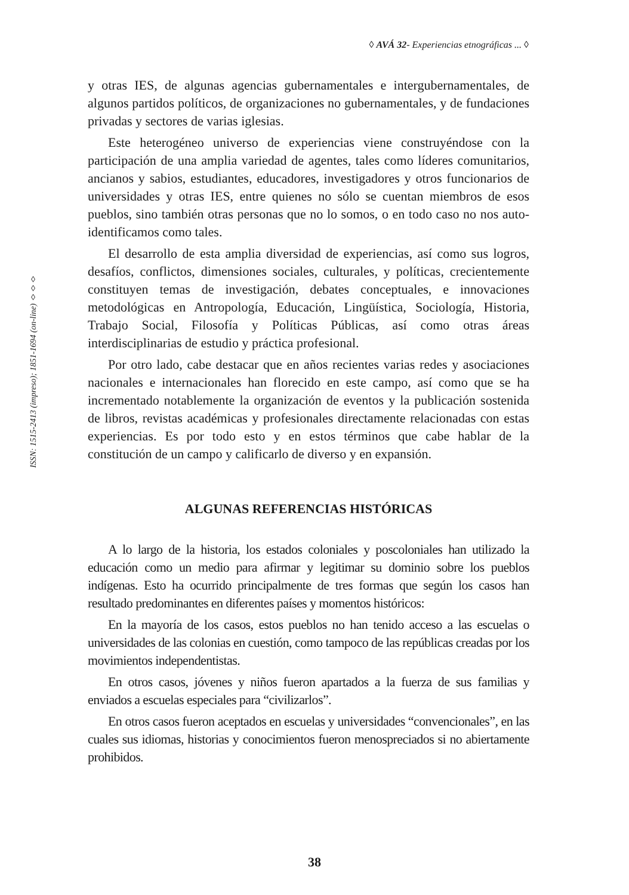◊ AVÁ 32- Experiencias etnográficas ... ◊
ISSN: 1515-2413 (impreso); 1851-1694 (on-line) ◊◊◊
y otras IES, de algunas agencias gubernamentales e intergubernamentales, de algunos partidos políticos, de organizaciones no gubernamentales, y de fundaciones privadas y sectores de varias iglesias.
Este heterogéneo universo de experiencias viene construyéndose con la participación de una amplia variedad de agentes, tales como líderes comunitarios, ancianos y sabios, estudiantes, educadores, investigadores y otros funcionarios de universidades y otras IES, entre quienes no sólo se cuentan miembros de esos pueblos, sino también otras personas que no lo somos, o en todo caso no nos auto-identificamos como tales.
El desarrollo de esta amplia diversidad de experiencias, así como sus logros, desafíos, conflictos, dimensiones sociales, culturales, y políticas, crecientemente constituyen temas de investigación, debates conceptuales, e innovaciones metodológicas en Antropología, Educación, Lingüística, Sociología, Historia, Trabajo Social, Filosofía y Políticas Públicas, así como otras áreas interdisciplinarias de estudio y práctica profesional.
Por otro lado, cabe destacar que en años recientes varias redes y asociaciones nacionales e internacionales han florecido en este campo, así como que se ha incrementado notablemente la organización de eventos y la publicación sostenida de libros, revistas académicas y profesionales directamente relacionadas con estas experiencias. Es por todo esto y en estos términos que cabe hablar de la constitución de un campo y calificarlo de diverso y en expansión.
ALGUNAS REFERENCIAS HISTÓRICAS
A lo largo de la historia, los estados coloniales y poscoloniales han utilizado la educación como un medio para afirmar y legitimar su dominio sobre los pueblos indígenas. Esto ha ocurrido principalmente de tres formas que según los casos han resultado predominantes en diferentes países y momentos históricos:
En la mayoría de los casos, estos pueblos no han tenido acceso a las escuelas o universidades de las colonias en cuestión, como tampoco de las repúblicas creadas por los movimientos independentistas.
En otros casos, jóvenes y niños fueron apartados a la fuerza de sus familias y enviados a escuelas especiales para “civilizarlos”.
En otros casos fueron aceptados en escuelas y universidades “convencionales”, en las cuales sus idiomas, historias y conocimientos fueron menospreciados si no abiertamente prohibidos.
38